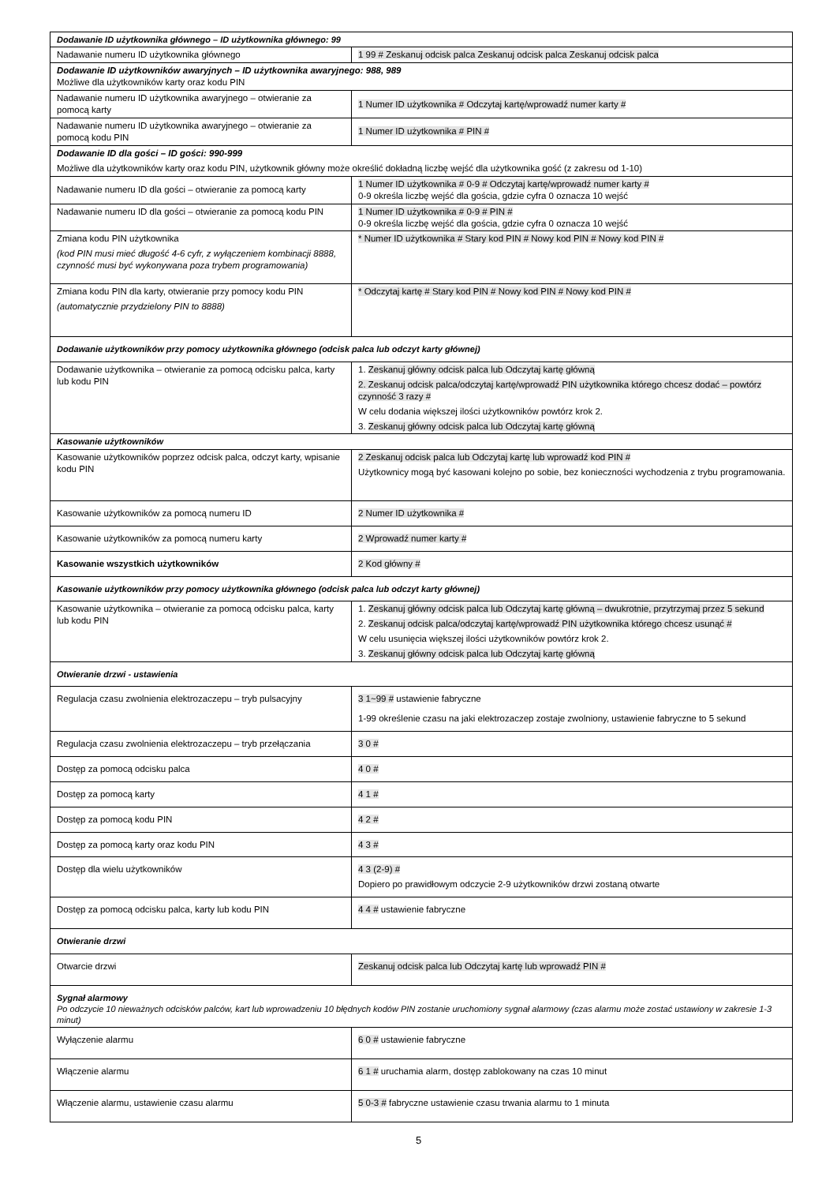| Dodawanie ID użytkownika głównego – ID użytkownika głównego: 99 | |
| Nadawanie numeru ID użytkownika głównego | 1 99 # Zeskanuj odcisk palca Zeskanuj odcisk palca Zeskanuj odcisk palca |
| Dodawanie ID użytkowników awaryjnych – ID użytkownika awaryjnego: 988, 989 Możliwe dla użytkowników karty oraz kodu PIN | |
| Nadawanie numeru ID użytkownika awaryjnego – otwieranie za pomocą karty | 1 Numer ID użytkownika # Odczytaj kartę/wprowadź numer karty # |
| Nadawanie numeru ID użytkownika awaryjnego – otwieranie za pomocą kodu PIN | 1 Numer ID użytkownika # PIN # |
| Dodawanie ID dla gości – ID gości: 990-999 Możliwe dla użytkowników karty oraz kodu PIN, użytkownik główny może określić dokładną liczbę wejść dla użytkownika gość (z zakresu od 1-10) | |
| Nadawanie numeru ID dla gości – otwieranie za pomocą karty | 1 Numer ID użytkownika # 0-9 # Odczytaj kartę/wprowadź numer karty # 0-9 określa liczbę wejść dla gościa, gdzie cyfra 0 oznacza 10 wejść |
| Nadawanie numeru ID dla gości – otwieranie za pomocą kodu PIN | 1 Numer ID użytkownika # 0-9 # PIN # 0-9 określa liczbę wejść dla gościa, gdzie cyfra 0 oznacza 10 wejść |
| Zmiana kodu PIN użytkownika (kod PIN musi mieć długość 4-6 cyfr, z wyłączeniem kombinacji 8888, czynność musi być wykonywana poza trybem programowania) | * Numer ID użytkownika # Stary kod PIN # Nowy kod PIN # Nowy kod PIN # |
| Zmiana kodu PIN dla karty, otwieranie przy pomocy kodu PIN (automatycznie przydzielony PIN to 8888) | * Odczytaj kartę # Stary kod PIN # Nowy kod PIN # Nowy kod PIN # |
| Dodawanie użytkowników przy pomocy użytkownika głównego (odcisk palca lub odczyt karty głównej) | |
| Dodawanie użytkownika – otwieranie za pomocą odcisku palca, karty lub kodu PIN | 1. Zeskanuj główny odcisk palca lub Odczytaj kartę główną 2. Zeskanuj odcisk palca/odczytaj kartę/wprowadź PIN użytkownika którego chcesz dodać – powtórz czynność 3 razy # W celu dodania większej ilości użytkowników powtórz krok 2. 3. Zeskanuj główny odcisk palca lub Odczytaj kartę główną |
| Kasowanie użytkowników | |
| Kasowanie użytkowników poprzez odcisk palca, odczyt karty, wpisanie kodu PIN | 2 Zeskanuj odcisk palca lub Odczytaj kartę lub wprowadź kod PIN # Użytkownicy mogą być kasowani kolejno po sobie, bez konieczności wychodzenia z trybu programowania. |
| Kasowanie użytkowników za pomocą numeru ID | 2 Numer ID użytkownika # |
| Kasowanie użytkowników za pomocą numeru karty | 2 Wprowadź numer karty # |
| Kasowanie wszystkich użytkowników | 2 Kod główny # |
| Kasowanie użytkowników przy pomocy użytkownika głównego (odcisk palca lub odczyt karty głównej) | |
| Kasowanie użytkownika – otwieranie za pomocą odcisku palca, karty lub kodu PIN | 1. Zeskanuj główny odcisk palca lub Odczytaj kartę główną – dwukrotnie, przytrzymaj przez 5 sekund 2. Zeskanuj odcisk palca/odczytaj kartę/wprowadź PIN użytkownika którego chcesz usunąć # W celu usunięcia większej ilości użytkowników powtórz krok 2. 3. Zeskanuj główny odcisk palca lub Odczytaj kartę główną |
| Otwieranie drzwi - ustawienia | |
| Regulacja czasu zwolnienia elektrozaczepu – tryb pulsacyjny | 3 1~99 # ustawienie fabryczne 1-99 określenie czasu na jaki elektrozaczep zostaje zwolniony, ustawienie fabryczne to 5 sekund |
| Regulacja czasu zwolnienia elektrozaczepu – tryb przełączania | 3 0 # |
| Dostęp za pomocą odcisku palca | 4 0 # |
| Dostęp za pomocą karty | 4 1 # |
| Dostęp za pomocą kodu PIN | 4 2 # |
| Dostęp za pomocą karty oraz kodu PIN | 4 3 # |
| Dostęp dla wielu użytkowników | 4 3 (2-9) # Dopiero po prawidłowym odczycie 2-9 użytkowników drzwi zostaną otwarte |
| Dostęp za pomocą odcisku palca, karty lub kodu PIN | 4 4 # ustawienie fabryczne |
| Otwieranie drzwi | |
| Otwarcie drzwi | Zeskanuj odcisk palca lub Odczytaj kartę lub wprowadź PIN # |
| Sygnał alarmowy Po odczycie 10 nieważnych odcisków palców, kart lub wprowadzeniu 10 błędnych kodów PIN zostanie uruchomiony sygnał alarmowy (czas alarmu może zostać ustawiony w zakresie 1-3 minut) | |
| Wyłączenie alarmu | 6 0 # ustawienie fabryczne |
| Włączenie alarmu | 6 1 # uruchamia alarm, dostęp zablokowany na czas 10 minut |
| Włączenie alarmu, ustawienie czasu alarmu | 5 0-3 # fabryczne ustawienie czasu trwania alarmu to 1 minuta |
5